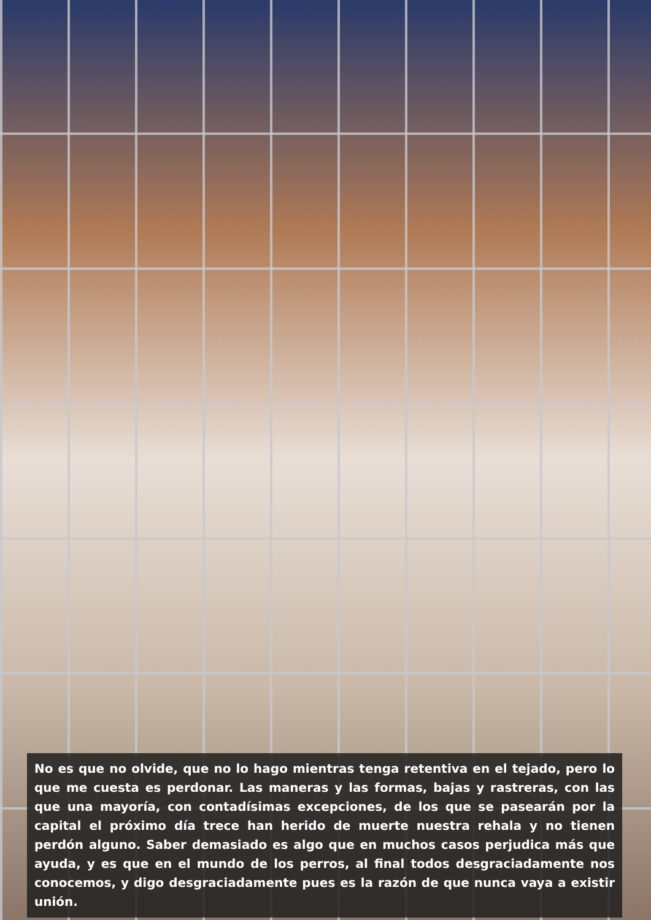No es que no olvide, que no lo hago mientras tenga retentiva en el tejado, pero lo que me cuesta es perdonar. Las maneras y las formas, bajas y rastreras, con las que una mayoría, con contadísimas excepciones, de los que se pasearán por la capital el próximo día trece han herido de muerte nuestra rehala y no tienen perdón alguno. Saber demasiado es algo que en muchos casos perjudica más que ayuda, y es que en el mundo de los perros, al final todos desgraciadamente nos conocemos, y digo desgraciadamente pues es la razón de que nunca vaya a existir unión.